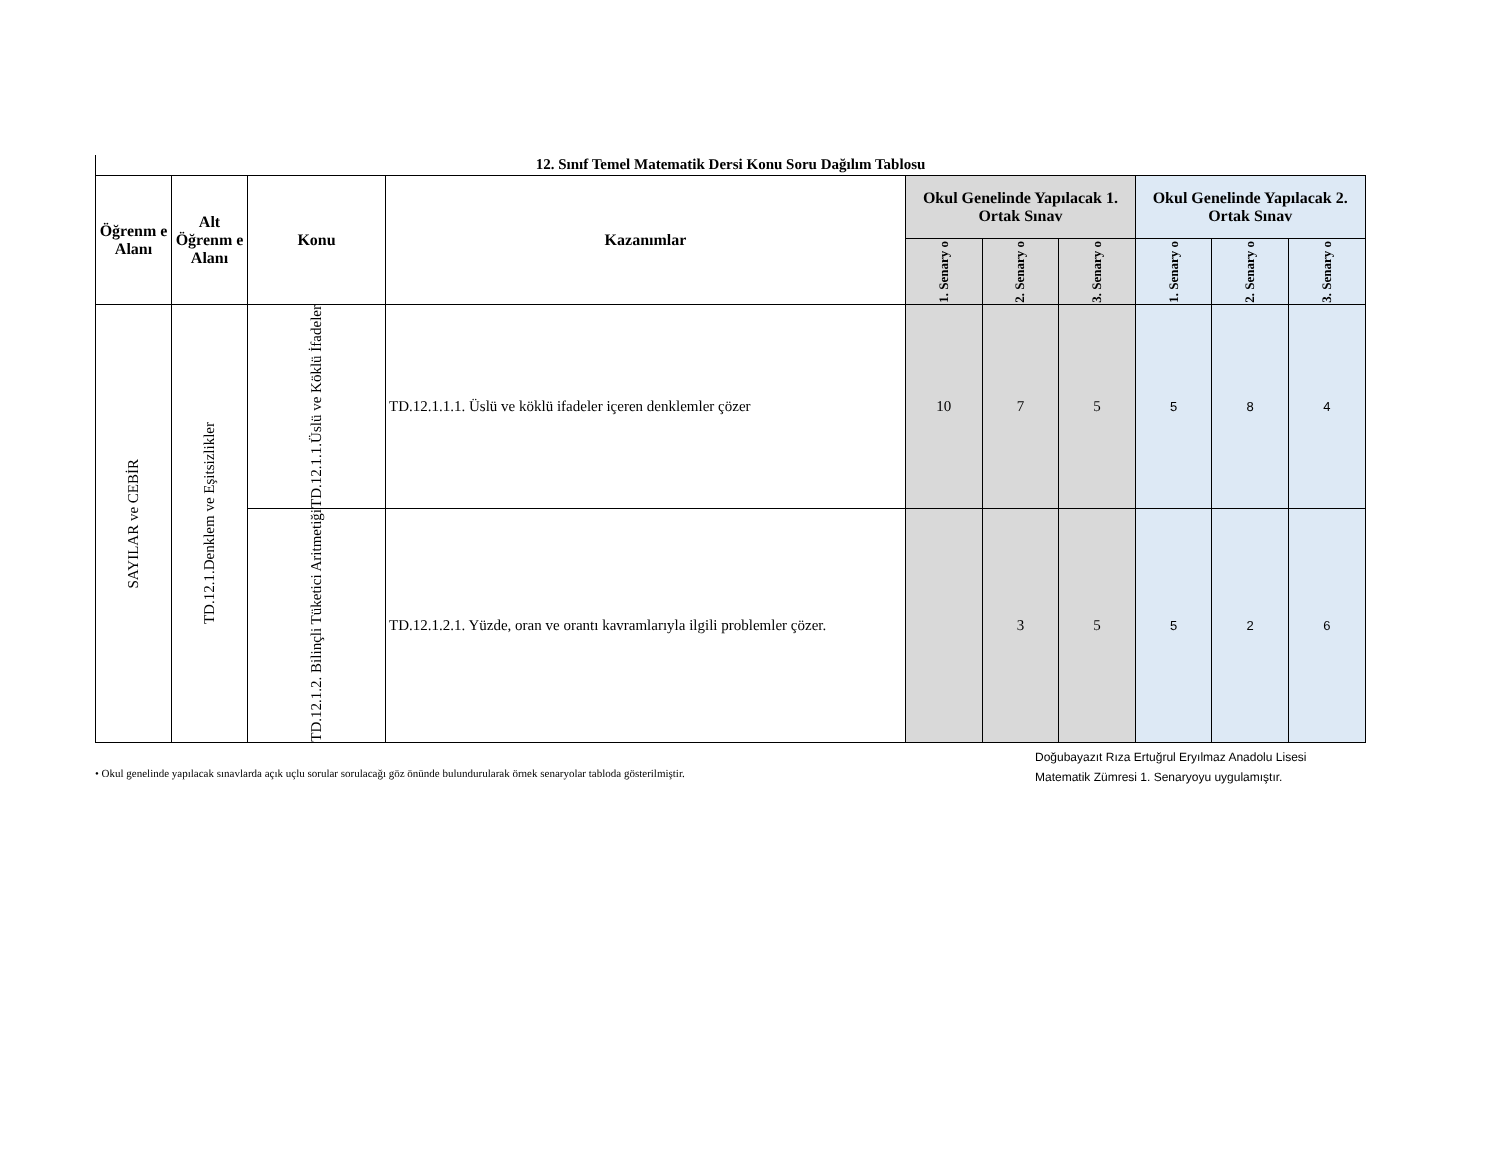12. Sınıf Temel Matematik Dersi Konu Soru Dağılım Tablosu
| Öğrenm e Alanı | Alt Öğrenm e Alanı | Konu | Kazanımlar | Okul Genelinde Yapılacak 1. Ortak Sınav | | | Okul Genelinde Yapılacak 2. Ortak Sınav | | |
| --- | --- | --- | --- | --- | --- | --- | --- | --- | --- |
| | | | | 1. Senary o | 2. Senary o | 3. Senary o | 1. Senary o | 2. Senary o | 3. Senary o |
| SAYILAR ve CEBİR | TD.12.1.Denklem ve Eşitsizlikler | TD.12.1.1.Üslü ve Köklü İfadeler | TD.12.1.1.1. Üslü ve köklü ifadeler içeren denklemler çözer | 10 | 7 | 5 | 5 | 8 | 4 |
| | | TD.12.1.2. Bilinçli Tüketici Aritmetiği | TD.12.1.2.1. Yüzde, oran ve orantı kavramlarıyla ilgili problemler çözer. | | 3 | 5 | 5 | 2 | 6 |
• Okul genelinde yapılacak sınavlarda açık uçlu sorular sorulacağı göz önünde bulundurularak örnek senaryolar tabloda gösterilmiştir.
Doğubayazıt Rıza Ertuğrul Eryılmaz Anadolu Lisesi
Matematik Zümresi 1. Senaryoyu uygulamıştır.